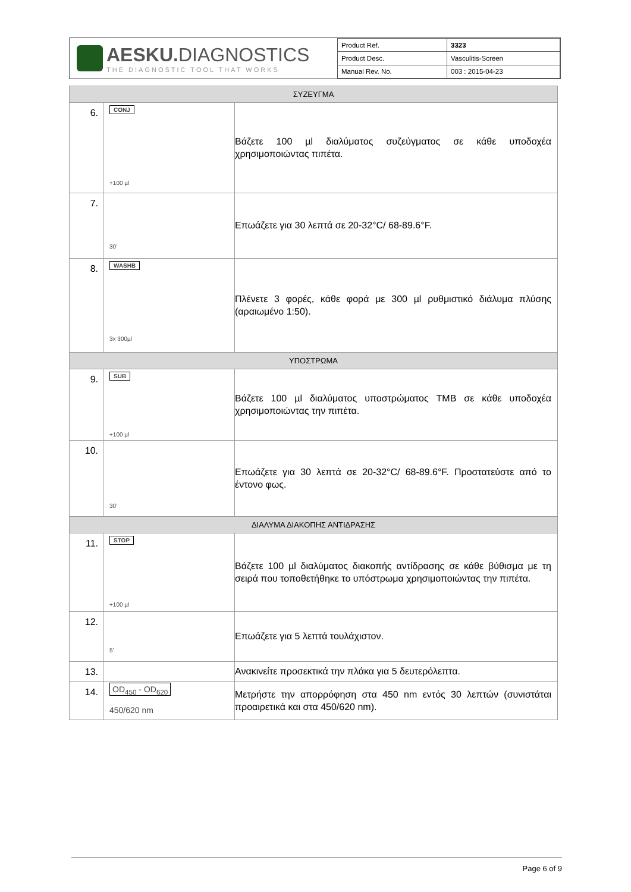AESKU. DIAGNOSTICS
THE DIAGNOSTIC TOOL THAT WORKS
| Product Ref. | 3323 |
| Product Desc. | Vasculitis-Screen |
| Manual Rev. No. | 003 : 2015-04-23 |
| ΣΥΖΕΥΓΜΑ | | |
| 6. | CONJ +100 µl | Βάζετε 100 µl διαλύματος συζεύγματος σε κάθε υποδοχέα χρησιμοποιώντας πιπέτα. |
| 7. | 30’ | Επωάζετε για 30 λεπτά σε 20-32°C/ 68-89.6°F. |
| 8. | WASHB 3x 300µl | Πλένετε 3 φορές, κάθε φορά με 300 µl ρυθμιστικό διάλυμα πλύσης (αραιωμένο 1:50). |
| ΥΠΟΣΤΡΩΜΑ | | |
| 9. | SUB +100 µl | Βάζετε 100 µl διαλύματος υποστρώματος TMB σε κάθε υποδοχέα χρησιμοποιώντας την πιπέτα. |
| 10. | 30’ | Επωάζετε για 30 λεπτά σε 20-32°C/ 68-89.6°F. Προστατεύστε από το έντονο φως. |
| ΔΙΑΛΥΜΑ ΔΙΑΚΟΠΗΣ ΑΝΤΙΔΡΑΣΗΣ | | |
| 11. | STOP +100 µl | Βάζετε 100 µl διαλύματος διακοπής αντίδρασης σε κάθε βύθισμα με τη σειρά που τοποθετήθηκε το υπόστρωμα χρησιμοποιώντας την πιπέτα. |
| 12. | 5’ | Επωάζετε για 5 λεπτά τουλάχιστον. |
| 13. | | Ανακινείτε προσεκτικά την πλάκα για 5 δευτερόλεπτα. |
| 14. | OD<sub>450</sub> - OD<sub>620</sub> 450/620 nm | Μετρήστε την απορρόφηση στα 450 nm εντός 30 λεπτών (συνιστάται προαιρετικά και στα 450/620 nm). |
Page 6 of 9